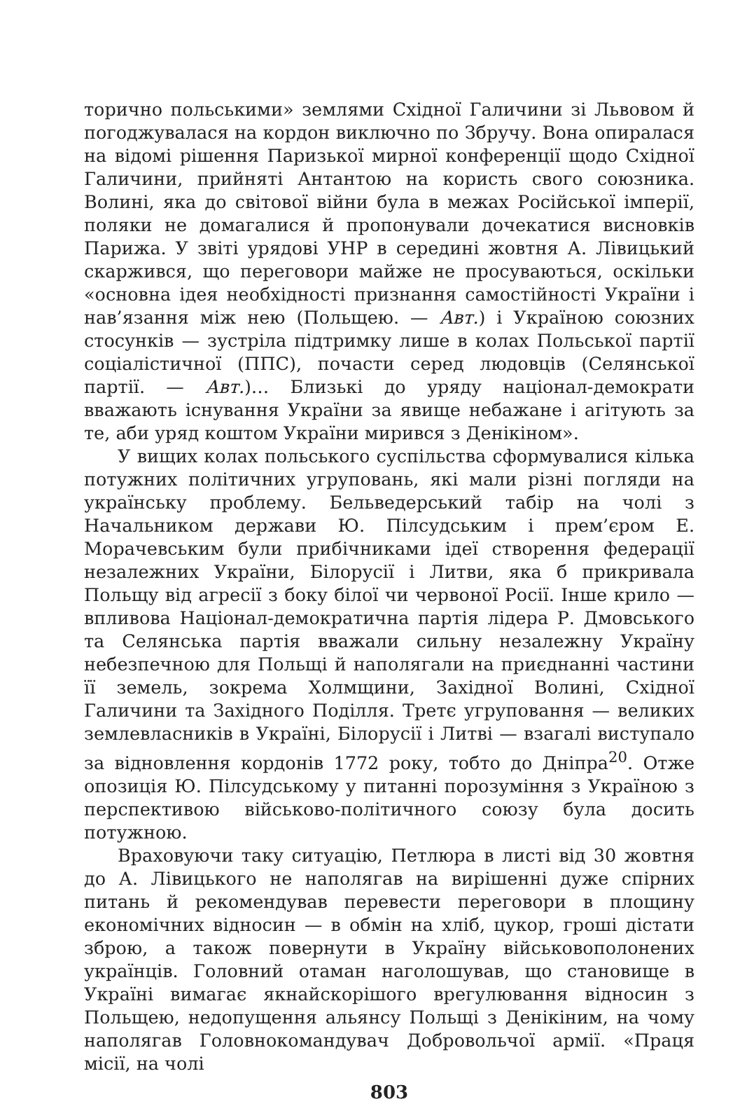торично польськими» землями Східної Галичини зі Львовом й погоджувалася на кордон виключно по Збручу. Вона опиралася на відомі рішення Паризької мирної конференції щодо Східної Галичини, прийняті Антантою на користь свого союзника. Волині, яка до світової війни була в межах Російської імперії, поляки не домагалися й пропонували дочекатися висновків Парижа. У звіті урядові УНР в середині жовтня А. Лівицький скаржився, що переговори майже не просуваються, оскільки «основна ідея необхідності признання самостійності України і нав’язання між нею (Польщею. — Авт.) і Україною союзних стосунків — зустріла підтримку лише в колах Польської партії соціалістичної (ППС), почасти серед людовців (Селянської партії. — Авт.)… Близькі до уряду націонал-демократи вважають існування України за явище небажане і агітують за те, аби уряд коштом України мирився з Денікіном».
У вищих колах польського суспільства сформувалися кілька потужних політичних угруповань, які мали різні погляди на українську проблему. Бельведерський табір на чолі з Начальником держави Ю. Пілсудським і прем’єром Е. Морачевським були прибічниками ідеї створення федерації незалежних України, Білорусії і Литви, яка б прикривала Польщу від агресії з боку білої чи червоної Росії. Інше крило — впливова Націонал-демократична партія лідера Р. Дмовського та Селянська партія вважали сильну незалежну Україну небезпечною для Польщі й наполягали на приєднанні частини її земель, зокрема Холмщини, Західної Волині, Східної Галичини та Західного Поділля. Третє угруповання — великих землевласників в Україні, Білорусії і Литві — взагалі виступало за відновлення кордонів 1772 року, тобто до Дніпра<sup>20</sup>. Отже опозиція Ю. Пілсудському у питанні порозуміння з Україною з перспективою військово-політичного союзу була досить потужною.
Враховуючи таку ситуацію, Петлюра в листі від 30 жовтня до А. Лівицького не наполягав на вирішенні дуже спірних питань й рекомендував перевести переговори в площину економічних відносин — в обмін на хліб, цукор, гроші дістати зброю, а також повернути в Україну військовополонених українців. Головний отаман наголошував, що становище в Україні вимагає якнайскорішого врегулювання відносин з Польщею, недопущення альянсу Польщі з Денікіним, на чому наполягав Головнокомандувач Добровольчої армії. «Праця місії, на чолі
803